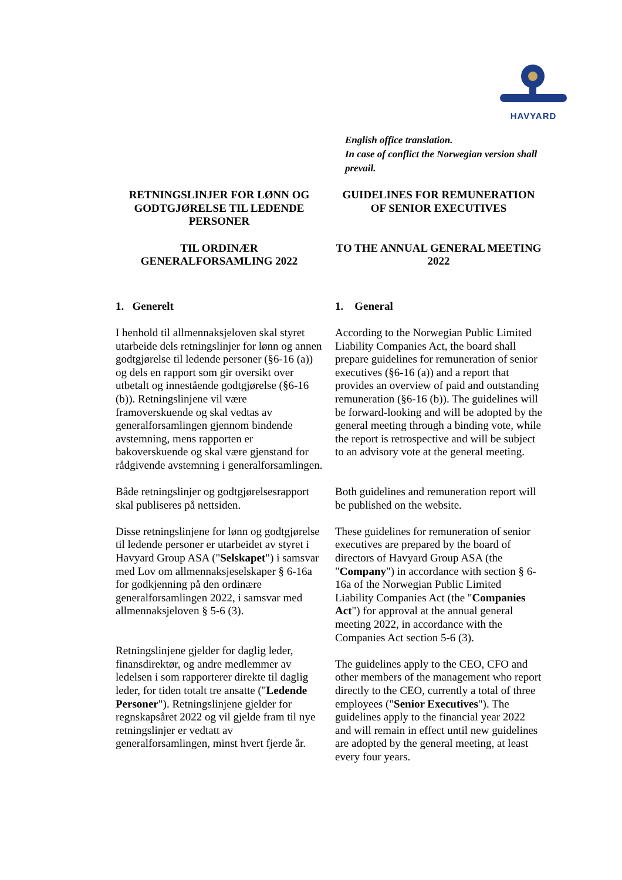HAVYARD
English office translation.
In case of conflict the Norwegian version shall prevail.
RETNINGSLINJER FOR LØNN OG GODTGJØRELSE TIL LEDENDE PERSONER
TIL ORDINÆR GENERALFORSAMLING 2022
GUIDELINES FOR REMUNERATION OF SENIOR EXECUTIVES
TO THE ANNUAL GENERAL MEETING 2022
1. Generelt
I henhold til allmennaksjeloven skal styret utarbeide dels retningslinjer for lønn og annen godtgjørelse til ledende personer (§6-16 (a)) og dels en rapport som gir oversikt over utbetalt og innestående godtgjørelse (§6-16 (b)). Retningslinjene vil være framoverskuende og skal vedtas av generalforsamlingen gjennom bindende avstemning, mens rapporten er bakoverskuende og skal være gjenstand for rådgivende avstemning i generalforsamlingen.
Både retningslinjer og godtgjørelsesrapport skal publiseres på nettsiden.
Disse retningslinjene for lønn og godtgjørelse til ledende personer er utarbeidet av styret i Havyard Group ASA ("Selskapet") i samsvar med Lov om allmennaksjeselskaper § 6-16a for godkjenning på den ordinære generalforsamlingen 2022, i samsvar med allmennaksjeloven § 5-6 (3).
Retningslinjene gjelder for daglig leder, finansdirektør, og andre medlemmer av ledelsen i som rapporterer direkte til daglig leder, for tiden totalt tre ansatte ("Ledende Personer"). Retningslinjene gjelder for regnskapsåret 2022 og vil gjelde fram til nye retningslinjer er vedtatt av generalforsamlingen, minst hvert fjerde år.
1. General
According to the Norwegian Public Limited Liability Companies Act, the board shall prepare guidelines for remuneration of senior executives (§6-16 (a)) and a report that provides an overview of paid and outstanding remuneration (§6-16 (b)). The guidelines will be forward-looking and will be adopted by the general meeting through a binding vote, while the report is retrospective and will be subject to an advisory vote at the general meeting.
Both guidelines and remuneration report will be published on the website.
These guidelines for remuneration of senior executives are prepared by the board of directors of Havyard Group ASA (the "Company") in accordance with section § 6-16a of the Norwegian Public Limited Liability Companies Act (the "Companies Act") for approval at the annual general meeting 2022, in accordance with the Companies Act section 5-6 (3).
The guidelines apply to the CEO, CFO and other members of the management who report directly to the CEO, currently a total of three employees ("Senior Executives"). The guidelines apply to the financial year 2022 and will remain in effect until new guidelines are adopted by the general meeting, at least every four years.